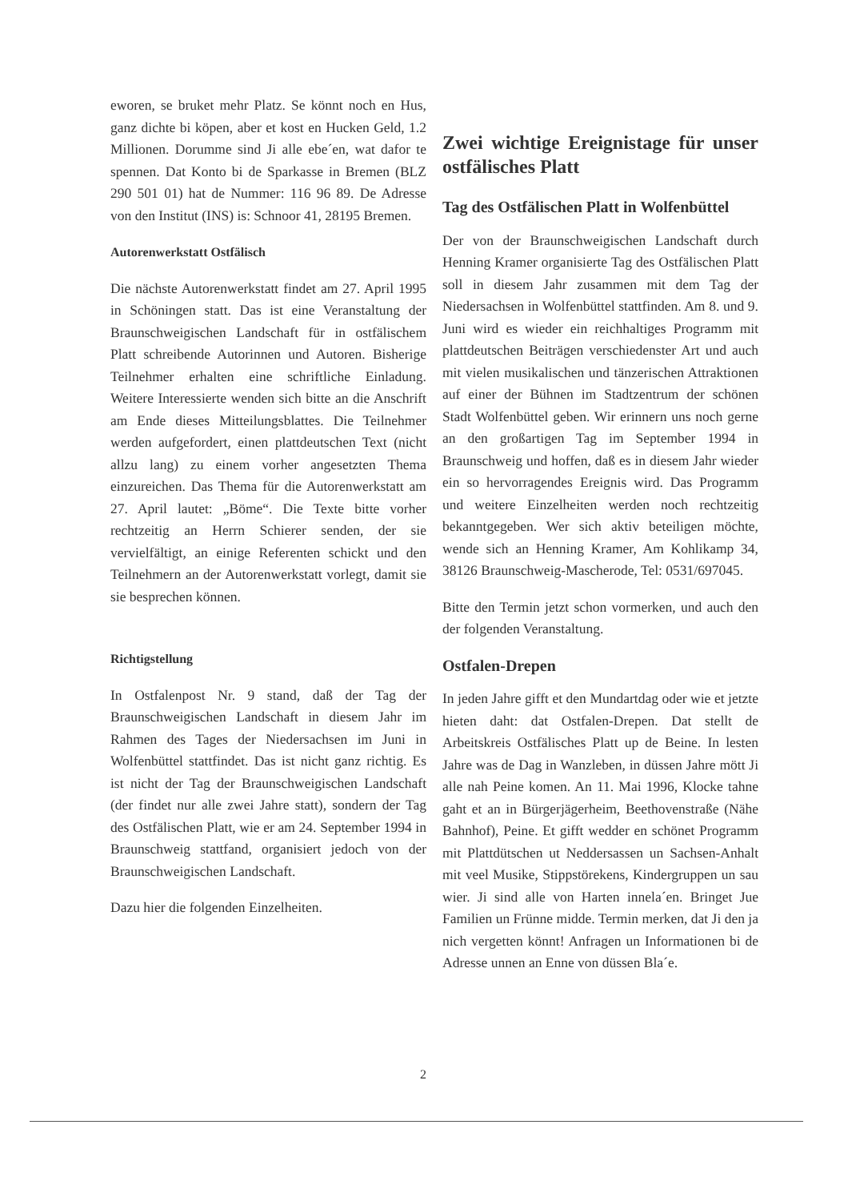eworen, se bruket mehr Platz. Se könnt noch en Hus, ganz dichte bi köpen, aber et kost en Hucken Geld, 1.2 Millionen. Dorumme sind Ji alle ebe´en, wat dafor te spennen. Dat Konto bi de Sparkasse in Bremen (BLZ 290 501 01) hat de Nummer: 116 96 89. De Adresse von den Institut (INS) is: Schnoor 41, 28195 Bremen.
Autorenwerkstatt Ostfälisch
Die nächste Autorenwerkstatt findet am 27. April 1995 in Schöningen statt. Das ist eine Veranstaltung der Braunschweigischen Landschaft für in ostfälischem Platt schreibende Autorinnen und Autoren. Bisherige Teilnehmer erhalten eine schriftliche Einladung. Weitere Interessierte wenden sich bitte an die Anschrift am Ende dieses Mitteilungsblattes. Die Teilnehmer werden aufgefordert, einen plattdeutschen Text (nicht allzu lang) zu einem vorher angesetzten Thema einzureichen. Das Thema für die Autorenwerkstatt am 27. April lautet: „Böme“. Die Texte bitte vorher rechtzeitig an Herrn Schierer senden, der sie vervielfältigt, an einige Referenten schickt und den Teilnehmern an der Autorenwerkstatt vorlegt, damit sie sie besprechen können.
Richtigstellung
In Ostfalenpost Nr. 9 stand, daß der Tag der Braunschweigischen Landschaft in diesem Jahr im Rahmen des Tages der Niedersachsen im Juni in Wolfenbüttel stattfindet. Das ist nicht ganz richtig. Es ist nicht der Tag der Braunschweigischen Landschaft (der findet nur alle zwei Jahre statt), sondern der Tag des Ostfälischen Platt, wie er am 24. September 1994 in Braunschweig stattfand, organisiert jedoch von der Braunschweigischen Landschaft.
Dazu hier die folgenden Einzelheiten.
Zwei wichtige Ereignistage für unser ostfälisches Platt
Tag des Ostfälischen Platt in Wolfenbüttel
Der von der Braunschweigischen Landschaft durch Henning Kramer organisierte Tag des Ostfälischen Platt soll in diesem Jahr zusammen mit dem Tag der Niedersachsen in Wolfenbüttel stattfinden. Am 8. und 9. Juni wird es wieder ein reichhaltiges Programm mit plattdeutschen Beiträgen verschiedenster Art und auch mit vielen musikalischen und tänzerischen Attraktionen auf einer der Bühnen im Stadtzentrum der schönen Stadt Wolfenbüttel geben. Wir erinnern uns noch gerne an den großartigen Tag im September 1994 in Braunschweig und hoffen, daß es in diesem Jahr wieder ein so hervorragendes Ereignis wird. Das Programm und weitere Einzelheiten werden noch rechtzeitig bekanntgegeben. Wer sich aktiv beteiligen möchte, wende sich an Henning Kramer, Am Kohlikamp 34, 38126 Braunschweig-Mascherode, Tel: 0531/697045.
Bitte den Termin jetzt schon vormerken, und auch den der folgenden Veranstaltung.
Ostfalen-Drepen
In jeden Jahre gifft et den Mundartdag oder wie et jetzte hieten daht: dat Ostfalen-Drepen. Dat stellt de Arbeitskreis Ostfälisches Platt up de Beine. In lesten Jahre was de Dag in Wanzleben, in düssen Jahre mött Ji alle nah Peine komen. An 11. Mai 1996, Klocke tahne gaht et an in Bürgerjägerheim, Beethovenstraße (Nähe Bahnhof), Peine. Et gifft wedder en schönet Programm mit Plattdütschen ut Neddersassen un Sachsen-Anhalt mit veel Musike, Stippstörekens, Kindergruppen un sau wier. Ji sind alle von Harten innela´en. Bringet Jue Familien un Frünne midde. Termin merken, dat Ji den ja nich vergetten könnt! Anfragen un Informationen bi de Adresse unnen an Enne von düssen Bla´e.
2